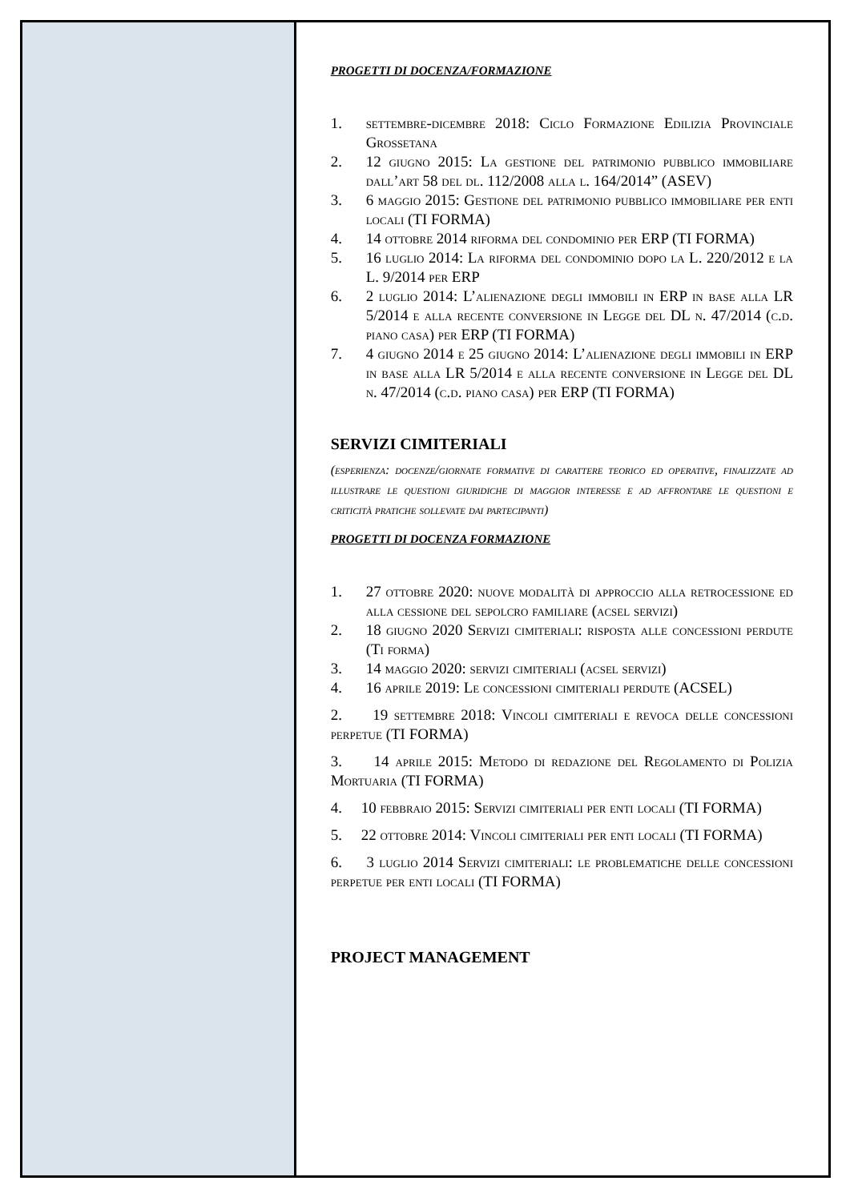PROGETTI DI DOCENZA/FORMAZIONE
1. settembre-dicembre 2018: Ciclo Formazione Edilizia Provinciale Grossetana
2. 12 giugno 2015: La gestione del patrimonio pubblico immobiliare dall’art 58 del dl. 112/2008 alla l. 164/2014” (ASEV)
3. 6 maggio 2015: Gestione del patrimonio pubblico immobiliare per enti locali (TI FORMA)
4. 14 ottobre 2014 riforma del condominio per ERP (TI FORMA)
5. 16 luglio 2014: La riforma del condominio dopo la L. 220/2012 e la L. 9/2014 per ERP
6. 2 luglio 2014: L’alienazione degli immobili in ERP in base alla LR 5/2014 e alla recente conversione in Legge del DL n. 47/2014 (c.d. piano casa) per ERP (TI FORMA)
7. 4 giugno 2014 e 25 giugno 2014: L’alienazione degli immobili in ERP in base alla LR 5/2014 e alla recente conversione in Legge del DL n. 47/2014 (c.d. piano casa) per ERP (TI FORMA)
SERVIZI CIMITERIALI
(esperienza: docenze/giornate formative di carattere teorico ed operative, finalizzate ad illustrare le questioni giuridiche di maggior interesse e ad affrontare le questioni e criticità pratiche sollevate dai partecipanti)
PROGETTI DI DOCENZA FORMAZIONE
1. 27 ottobre 2020: nuove modalità di approccio alla retrocessione ed alla cessione del sepolcro familiare (acsel servizi)
2. 18 giugno 2020 Servizi cimiteriali: risposta alle concessioni perdute (Ti forma)
3. 14 maggio 2020: servizi cimiteriali (acsel servizi)
4. 16 aprile 2019: Le concessioni cimiteriali perdute (ACSEL)
2. 19 settembre 2018: Vincoli cimiteriali e revoca delle concessioni perpetue (TI FORMA)
3. 14 aprile 2015: Metodo di redazione del Regolamento di Polizia Mortuaria (TI FORMA)
4. 10 febbraio 2015: Servizi cimiteriali per enti locali (TI FORMA)
5. 22 ottobre 2014: Vincoli cimiteriali per enti locali (TI FORMA)
6. 3 luglio 2014 Servizi cimiteriali: le problematiche delle concessioni perpetue per enti locali (TI FORMA)
PROJECT MANAGEMENT